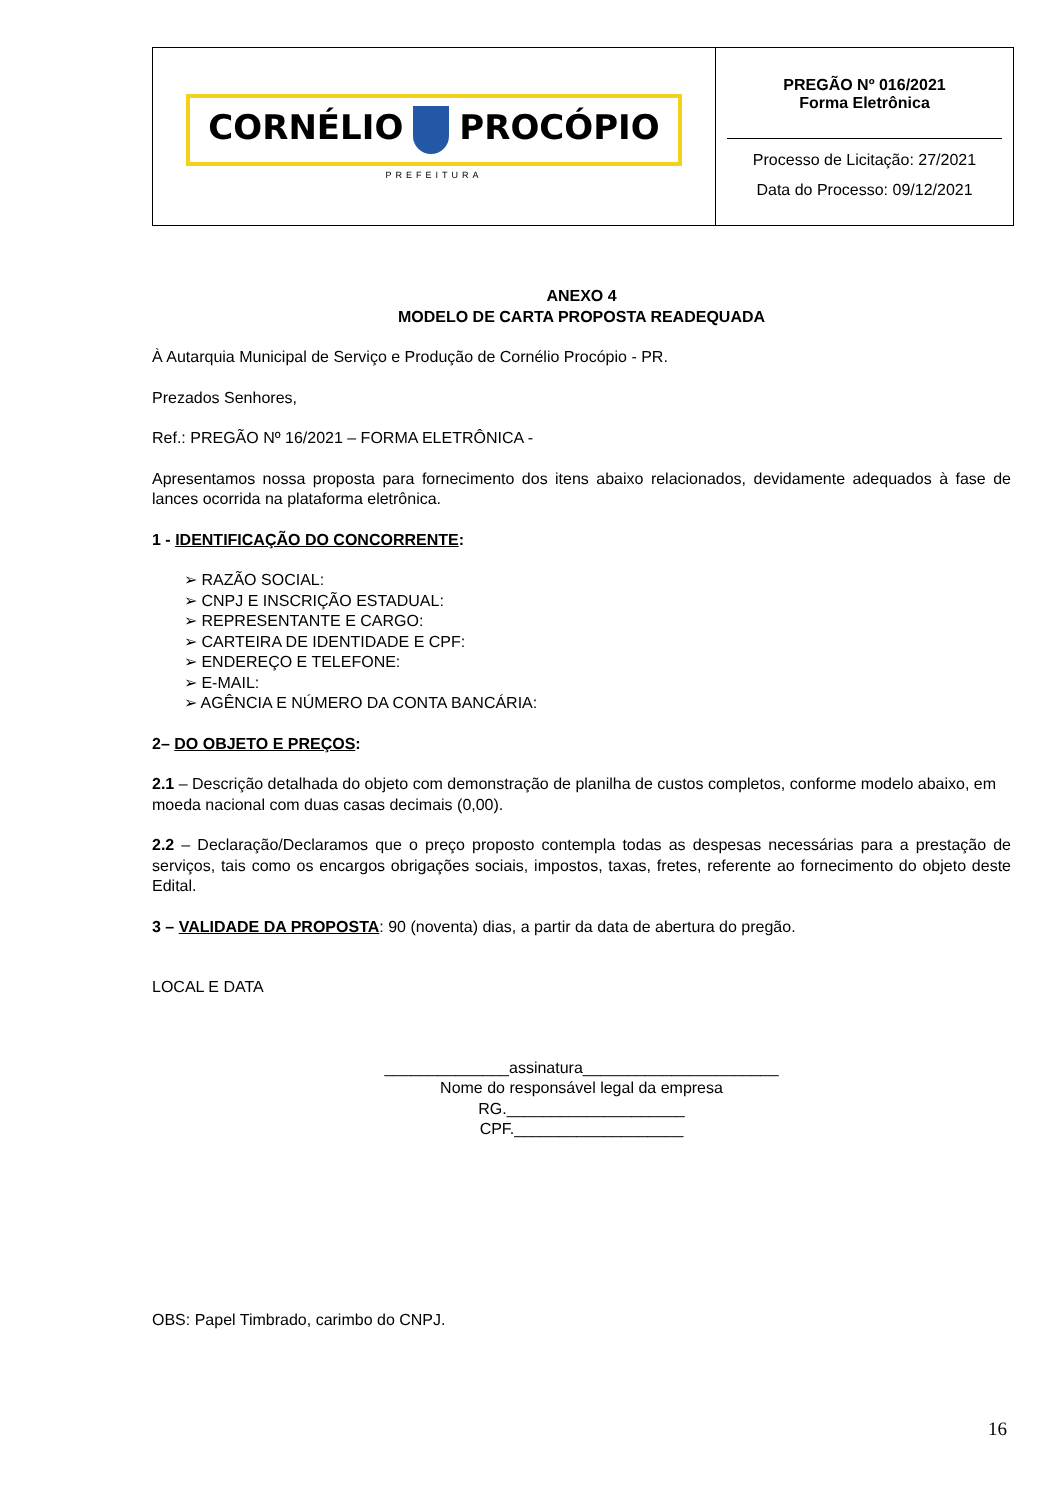| CORNÉLIO PROCÓPIO PREFEITURA | PREGÃO Nº 016/2021 Forma Eletrônica Processo de Licitação: 27/2021 Data do Processo: 09/12/2021 |
ANEXO 4
MODELO DE CARTA PROPOSTA READEQUADA
À Autarquia Municipal de Serviço e Produção de Cornélio Procópio - PR.
Prezados Senhores,
Ref.: PREGÃO Nº 16/2021 – FORMA ELETRÔNICA -
Apresentamos nossa proposta para fornecimento dos itens abaixo relacionados, devidamente adequados à fase de lances ocorrida na plataforma eletrônica.
1 - IDENTIFICAÇÃO DO CONCORRENTE:
➢ RAZÃO SOCIAL:
➢ CNPJ E INSCRIÇÃO ESTADUAL:
➢ REPRESENTANTE E CARGO:
➢ CARTEIRA DE IDENTIDADE E CPF:
➢ ENDEREÇO E TELEFONE:
➢ E-MAIL:
➢ AGÊNCIA E NÚMERO DA CONTA BANCÁRIA:
2– DO OBJETO E PREÇOS:
2.1 – Descrição detalhada do objeto com demonstração de planilha de custos completos, conforme modelo abaixo, em moeda nacional com duas casas decimais (0,00).
2.2 – Declaração/Declaramos que o preço proposto contempla todas as despesas necessárias para a prestação de serviços, tais como os encargos obrigações sociais, impostos, taxas, fretes, referente ao fornecimento do objeto deste Edital.
3 – VALIDADE DA PROPOSTA: 90 (noventa) dias, a partir da data de abertura do pregão.
LOCAL E DATA
______________assinatura______________________
Nome do responsável legal da empresa
RG.____________________
CPF.___________________
OBS: Papel Timbrado, carimbo do CNPJ.
16